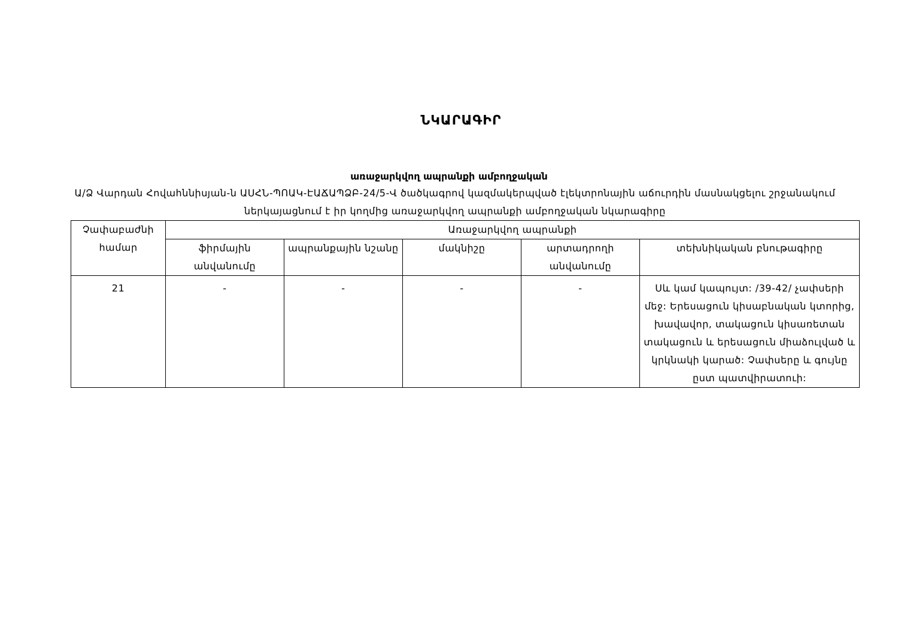ՆԿԱՐԱԳԻՐ
առաջարկվող ապրանքի ամբողջական
Ա/Ձ Վարդան Հովահննիսյան-ն ԱՍՀՆ-ՊՈԱԿ-ԷԱՃԱՊՁԲ-24/5-Վ ծածկագրով կազմակերպված էլեկտրոնային աճուրդին մասնակցելու շրջանակում ներկայացնում է իր կողմից առաջարկվող ապրանքի ամբողջական նկարագիրը
| Չափաբաժնի համար | Առաջարկվող ապրանքի | | | | |
| --- | --- | --- | --- | --- | --- |
| | ֆիրմային անվանումը | ապրանքային նշանը | մակնիշը | արտադրողի անվանումը | տեխնիկական բնութագիրը |
| 21 | - | - | - | - | Սև կամ կապույտ: /39-42/ չափսերի մեջ: Երեսացուն կիսաբնական կտորից, խավավոր, տակացուն կիսառետան տակացուն և երեսացուն միաձուլված և կրկնակի կարած: Չափսերը և գույնը ըստ պատվիրատուի: |